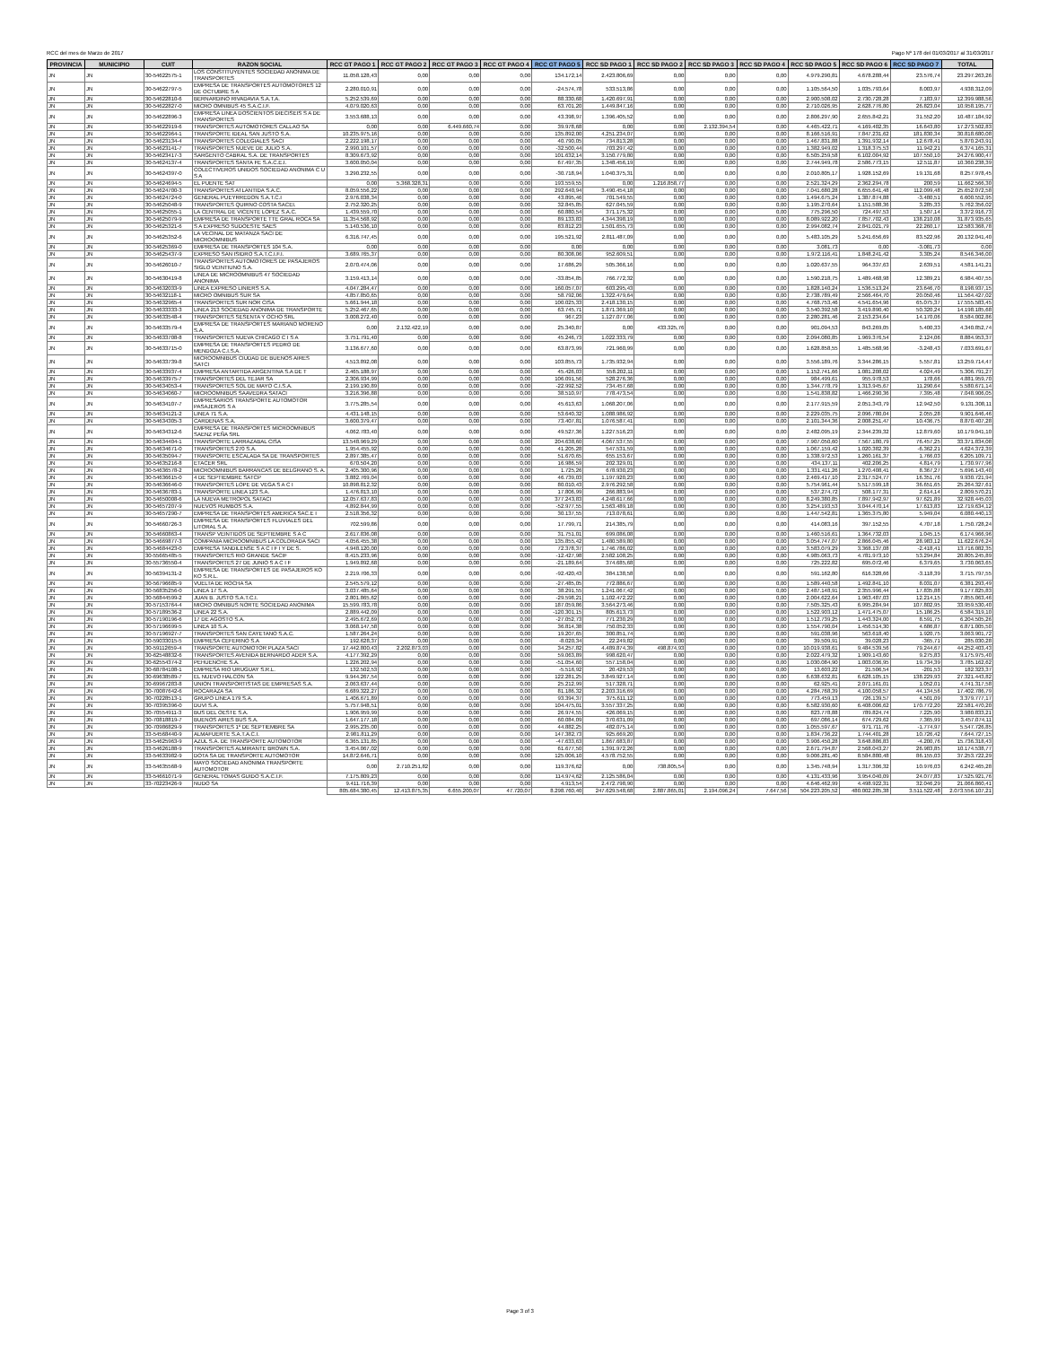RCC del mes de Marzo de 2017 Pago Nº 178 del 01/03/2017 al 31/03/2017
| PROVINCIA | MUNICIPIO | CUIT | RAZON SOCIAL | RCC GT PAGO 1 | RCC GT PAGO 2 | RCC GT PAGO 3 | RCC GT PAGO 4 | RCC GT PAGO 5 | RCC SD PAGO 1 | RCC SD PAGO 2 | RCC SD PAGO 3 | RCC SD PAGO 4 | RCC SD PAGO 5 | RCC SD PAGO 6 | RCC SD PAGO 7 | TOTAL |
| --- | --- | --- | --- | --- | --- | --- | --- | --- | --- | --- | --- | --- | --- | --- | --- | --- |
| JN | JN | 30-54622575-1 | LOS CONSTITUYENTES SOCIEDAD ANONIMA DE TRANSPORTES | 11.058.128,43 | 0,00 | 0,00 | 0,00 | 134.172,14 | 2.423.806,69 | 0,00 | 0,00 | 0,00 | 4.979.290,81 | 4.678.288,44 | 23.576,74 | 23.297.263,26 |
| JN | JN | 30-54622797-5 | EMPRESA DE TRANSPORTES AUTOMOTORES 12 DE OCTUBRE S A | 2.280.010,91 | 0,00 | 0,00 | 0,00 | -24.574,78 | 533.513,86 | 0,00 | 0,00 | 0,00 | 1.105.564,50 | 1.035.793,64 | 8.003,97 | 4.938.312,09 |
| JN | JN | 30-54622810-6 | BERNARDINO RIVADAVIA S.A.T.A. | 5.252.539,69 | 0,00 | 0,00 | 0,00 | 88.330,68 | 1.420.697,91 | 0,00 | 0,00 | 0,00 | 2.900.508,02 | 2.730.728,28 | 7.183,97 | 12.399.988,56 |
| JN | JN | 30-54622827-0 | MICRO OMNIBUS 45 S.A.C.I.F. | 4.079.020,63 | 0,00 | 0,00 | 0,00 | 63.701,20 | 1.449.847,16 | 0,00 | 0,00 | 0,00 | 2.710.026,95 | 2.628.776,80 | 26.823,04 | 10.958.195,77 |
| JN | JN | 30-54622896-3 | EMPRESA LINEA DOSCIENTOS DIECISEIS S A DE TRANSPORTES | 3.553.688,13 | 0,00 | 0,00 | 0,00 | 43.398,97 | 1.396.405,52 | 0,00 | 0,00 | 0,00 | 2.806.297,90 | 2.655.842,21 | 31.552,20 | 10.487.184,92 |
| JN | JN | 30-54622919-6 | TRANSPORTES AUTOMOTORES CALLAO SA | 0,00 | 0,00 | 6.449.660,74 | 0,00 | 39.978,68 | 0,00 | 0,00 | 2.132.394,54 | 0,00 | 4.465.422,71 | 4.169.402,35 | 16.643,80 | 17.273.502,83 |
| JN | JN | 30-54622964-1 | TRANSPORTE IDEAL SAN JUSTO S.A. | 10.235.975,16 | 0,00 | 0,00 | 0,00 | 135.892,00 | 4.251.234,07 | 0,00 | 0,00 | 0,00 | 8.166.516,91 | 7.847.231,62 | 181.830,34 | 30.818.680,08 |
| JN | JN | 30-54623134-4 | TRANSPORTES COLEGIALES SACI | 2.222.198,17 | 0,00 | 0,00 | 0,00 | 40.790,05 | 734.813,28 | 0,00 | 0,00 | 0,00 | 1.467.831,88 | 1.391.932,14 | 12.678,41 | 5.870.243,91 |
| JN | JN | 30-54623141-7 | TRANSPORTES NUEVE DE JULIO S.A. | 2.990.101,57 | 0,00 | 0,00 | 0,00 | -32.500,44 | 703.297,42 | 0,00 | 0,00 | 0,00 | 1.382.949,02 | 1.318.375,53 | 11.942,21 | 6.374.165,31 |
| JN | JN | 30-54623417-3 | SARGENTO CABRAL S.A. DE TRANSPORTES | 8.309.673,92 | 0,00 | 0,00 | 0,00 | 101.632,14 | 3.150.779,80 | 0,00 | 0,00 | 0,00 | 6.505.259,58 | 6.102.004,92 | 107.550,10 | 24.276.900,47 |
| JN | JN | 30-54624137-4 | TRANSPORTES SANTA FE S.A.C.E.I. | 3.600.050,04 | 0,00 | 0,00 | 0,00 | 67.497,35 | 1.348.456,19 | 0,00 | 0,00 | 0,00 | 2.744.949,78 | 2.586.773,15 | 12.511,87 | 10.360.238,39 |
| JN | JN | 30-54624397-0 | COLECTIVEROS UNIDOS SOCIEDAD ANONIMA C U S A | 3.290.232,55 | 0,00 | 0,00 | 0,00 | -30.718,94 | 1.040.375,31 | 0,00 | 0,00 | 0,00 | 2.010.805,17 | 1.928.152,69 | 19.131,68 | 8.257.978,45 |
| JN | JN | 30-54624694-5 | EL PUENTE SAT | 0,00 | 5.368.328,31 | 0,00 | 0,00 | 193.559,55 | 0,00 | 1.216.858,77 | 0,00 | 0,00 | 2.521.324,29 | 2.362.294,78 | 200,59 | 11.662.566,30 |
| JN | JN | 30-54624700-3 | TRANSPORTES ATLANTIDA S.A.C. | 8.059.556,22 | 0,00 | 0,00 | 0,00 | 292.640,94 | 3.490.454,18 | 0,00 | 0,00 | 0,00 | 7.041.680,28 | 6.655.641,48 | 112.099,48 | 25.652.072,58 |
| JN | JN | 30-54624724-0 | GENERAL PUEYRREDON S.A.T.C.I | 2.976.038,34 | 0,00 | 0,00 | 0,00 | 43.895,46 | 701.549,55 | 0,00 | 0,00 | 0,00 | 1.494.675,24 | 1.387.874,88 | -3.480,51 | 6.600.552,95 |
| JN | JN | 30-54625048-9 | TRANSPORTES QUIRNO COSTA SACEI. | 2.752.320,25 | 0,00 | 0,00 | 0,00 | 32.845,85 | 627.045,59 | 0,00 | 0,00 | 0,00 | 1.195.270,64 | 1.151.588,36 | 3.285,33 | 5.762.356,02 |
| JN | JN | 30-54625055-1 | LA CENTRAL DE VICENTE LOPEZ S.A.C. | 1.439.559,70 | 0,00 | 0,00 | 0,00 | 60.880,54 | 371.175,32 | 0,00 | 0,00 | 0,00 | 775.296,50 | 724.497,53 | 1.507,14 | 3.372.916,73 |
| JN | JN | 30-54625079-9 | EMPRESA DE TRANSPORTE TTE GRAL ROCA SA | 11.354.568,92 | 0,00 | 0,00 | 0,00 | 89.133,83 | 4.344.398,19 | 0,00 | 0,00 | 0,00 | 8.089.922,20 | 7.857.702,43 | 138.210,08 | 31.873.935,65 |
| JN | JN | 30-54625321-6 | S A EXPRESO SUDOESTE SAES | 5.140.536,10 | 0,00 | 0,00 | 0,00 | 83.812,23 | 1.501.655,73 | 0,00 | 0,00 | 0,00 | 2.994.082,74 | 2.841.021,79 | 22.260,17 | 12.583.368,78 |
| JN | JN | 30-54625352-6 | LA VECINAL DE MATANZA SACI DE MICROOMNIBUS | 6.316.747,45 | 0,00 | 0,00 | 0,00 | 195.521,92 | 2.811.487,09 | 0,00 | 0,00 | 0,00 | 5.483.105,29 | 5.241.656,69 | 83.522,96 | 20.132.041,40 |
| JN | JN | 30-54625369-0 | EMPRESA DE TRANSPORTES 104 S.A. | 0,00 | 0,00 | 0,00 | 0,00 | 0,00 | 0,00 | 0,00 | 0,00 | 0,00 | 3.081,73 | 0,00 | -3.081,73 | 0,00 |
| JN | JN | 30-54625437-9 | EXPRESO SAN ISIDRO S.A.T.C.I.F.I. | 3.689.765,37 | 0,00 | 0,00 | 0,00 | 80.308,06 | 952.609,51 | 0,00 | 0,00 | 0,00 | 1.972.116,41 | 1.848.241,42 | 3.305,24 | 8.546.346,00 |
| JN | JN | 30-54626010-7 | TRANSPORTES AUTOMOTORES DE PASAJEROS SIGLO VEINTIUNO S.A. | 2.070.474,06 | 0,00 | 0,00 | 0,00 | 17.686,29 | 505.366,16 | 0,00 | 0,00 | 0,00 | 1.020.637,55 | 964.337,63 | 2.639,51 | 4.581.141,21 |
| JN | JN | 30-54630419-8 | LINEA DE MICROOMNIBUS 47 SOCIEDAD ANONIMA | 3.159.413,14 | 0,00 | 0,00 | 0,00 | -33.854,85 | 766.772,32 | 0,00 | 0,00 | 0,00 | 1.590.218,75 | 1.489.468,98 | 12.389,21 | 6.984.407,55 |
| JN | JN | 30-54632033-9 | LINEA EXPRESO LINIERS S.A. | 4.047.284,47 | 0,00 | 0,00 | 0,00 | 160.057,07 | 603.295,43 | 0,00 | 0,00 | 0,00 | 1.828.140,24 | 1.536.513,24 | 23.646,70 | 8.198.937,15 |
| JN | JN | 30-54632118-1 | MICRO OMNIBUS SUR SA | 4.857.850,65 | 0,00 | 0,00 | 0,00 | 58.792,06 | 1.322.479,64 | 0,00 | 0,00 | 0,00 | 2.738.789,49 | 2.566.464,70 | 20.050,46 | 11.564.427,02 |
| JN | JN | 30-54632965-4 | TRANSPORTES SUR NOR CISA | 5.661.944,18 | 0,00 | 0,00 | 0,00 | 100.025,33 | 2.418.130,15 | 0,00 | 0,00 | 0,00 | 4.768.753,46 | 4.541.654,96 | 65.075,37 | 17.555.583,45 |
| JN | JN | 30-54633333-3 | LINEA 213 SOCIEDAD ANONIMA DE TRANSPORTE | 5.252.467,65 | 0,00 | 0,00 | 0,00 | 63.745,71 | 1.871.369,10 | 0,00 | 0,00 | 0,00 | 3.540.392,58 | 3.419.890,40 | 50.320,24 | 14.198.185,68 |
| JN | JN | 30-54633548-4 | TRANSPORTES SESENTA Y OCHO SRL | 3.008.272,40 | 0,00 | 0,00 | 0,00 | 967,23 | 1.127.077,06 | 0,00 | 0,00 | 0,00 | 2.280.281,46 | 2.153.234,64 | 14.170,06 | 8.584.002,86 |
| JN | JN | 30-54633579-4 | EMPRESA DE TRANSPORTES MARIANO MORENO S.A. | 0,00 | 2.132.422,19 | 0,00 | 0,00 | 25.340,87 | 0,00 | 433.325,76 | 0,00 | 0,00 | 901.094,53 | 843.269,05 | 5.400,33 | 4.340.852,74 |
| JN | JN | 30-54633708-8 | TRANSPORTES NUEVA CHICAGO C I S A | 3.751.791,40 | 0,00 | 0,00 | 0,00 | 45.246,73 | 1.022.333,79 | 0,00 | 0,00 | 0,00 | 2.094.080,85 | 1.969.376,54 | 2.124,06 | 8.884.953,37 |
| JN | JN | 30-54633715-0 | EMPRESA DE TRANSPORTES PEDRO DE MENDOZA C.I.S.A. | 3.136.677,60 | 0,00 | 0,00 | 0,00 | 63.873,99 | 721.960,99 | 0,00 | 0,00 | 0,00 | 1.628.858,55 | 1.485.568,96 | -3.248,43 | 7.033.691,67 |
| JN | JN | 30-54633739-8 | MICROOMNIBUS CIUDAD DE BUENOS AIRES SATCI | 4.513.892,08 | 0,00 | 0,00 | 0,00 | 103.855,73 | 1.735.932,94 | 0,00 | 0,00 | 0,00 | 3.556.189,76 | 3.344.286,15 | 5.557,81 | 13.259.714,47 |
| JN | JN | 30-54633937-4 | EMPRESA ANTARTIDA ARGENTINA S.A DE T | 2.465.188,97 | 0,00 | 0,00 | 0,00 | 45.426,03 | 558.202,11 | 0,00 | 0,00 | 0,00 | 1.152.741,66 | 1.081.208,02 | 4.024,49 | 5.306.791,27 |
| JN | JN | 30-54633975-7 | TRANSPORTES DEL TEJAR SA | 2.306.934,99 | 0,00 | 0,00 | 0,00 | 106.091,56 | 528.276,36 | 0,00 | 0,00 | 0,00 | 984.499,61 | 955.978,53 | 178,66 | 4.881.959,70 |
| JN | JN | 30-54634053-4 | TRANSPORTES SOL DE MAYO C.I.S.A. | 2.199.190,89 | 0,00 | 0,00 | 0,00 | -22.992,52 | 734.457,68 | 0,00 | 0,00 | 0,00 | 1.344.778,79 | 1.313.945,67 | 11.290,64 | 5.580.671,14 |
| JN | JN | 30-54634060-7 | MICROOMNIBUS SAAVEDRA SATACI | 3.216.396,88 | 0,00 | 0,00 | 0,00 | 38.510,97 | 778.473,54 | 0,00 | 0,00 | 0,00 | 1.541.838,82 | 1.466.290,36 | 7.395,48 | 7.048.906,05 |
| JN | JN | 30-54634107-7 | EMPRESARIOS TRANSPORTE AUTOMOTOR PASAJEROS S A | 3.775.285,54 | 0,00 | 0,00 | 0,00 | 45.613,63 | 1.068.207,06 | 0,00 | 0,00 | 0,00 | 2.177.915,59 | 2.051.343,79 | 12.942,50 | 9.131.308,11 |
| JN | JN | 30-54634121-2 | LINEA 71 S.A. | 4.431.148,15 | 0,00 | 0,00 | 0,00 | 53.640,32 | 1.088.986,92 | 0,00 | 0,00 | 0,00 | 2.229.035,75 | 2.096.780,04 | 2.055,28 | 9.901.646,46 |
| JN | JN | 30-54634305-3 | CARDENAS S.A. | 3.600.379,47 | 0,00 | 0,00 | 0,00 | 73.407,81 | 1.076.587,41 | 0,00 | 0,00 | 0,00 | 2.101.344,36 | 2.008.251,47 | 10.436,75 | 8.870.407,28 |
| JN | JN | 30-54634312-6 | EMPRESA DE TRANSPORTES MICROOMNIBUS SAENZ PEÑA SRL | 4.062.783,40 | 0,00 | 0,00 | 0,00 | 49.527,36 | 1.227.516,23 | 0,00 | 0,00 | 0,00 | 2.482.095,19 | 2.344.239,32 | 12.879,60 | 10.179.041,10 |
| JN | JN | 30-54634404-1 | TRANSPORTE LARRAZABAL CISA | 13.548.969,29 | 0,00 | 0,00 | 0,00 | 204.638,60 | 4.067.537,55 | 0,00 | 0,00 | 0,00 | 7.907.050,60 | 7.567.180,79 | 76.457,25 | 33.371.834,08 |
| JN | JN | 30-54634671-0 | TRANSPORTES 270 S.A. | 1.954.455,92 | 0,00 | 0,00 | 0,00 | 41.205,28 | 547.531,59 | 0,00 | 0,00 | 0,00 | 1.067.159,42 | 1.020.382,39 | -6.362,21 | 4.624.372,39 |
| JN | JN | 30-54635094-7 | TRANSPORTE ESCALADA SA DE TRANSPORTES | 2.897.385,47 | 0,00 | 0,00 | 0,00 | 51.670,65 | 655.153,67 | 0,00 | 0,00 | 0,00 | 1.338.972,53 | 1.260.161,37 | 1.766,03 | 6.205.109,71 |
| JN | JN | 30-54635216-8 | ETACER SRL | 670.504,20 | 0,00 | 0,00 | 0,00 | 16.986,59 | 202.329,01 | 0,00 | 0,00 | 0,00 | 434.137,11 | 402.206,25 | 4.814,79 | 1.730.977,96 |
| JN | JN | 30-54636578-2 | MICROOMNIBUS BARRANCAS DE BELGRANO S. A. | 2.405.300,96 | 0,00 | 0,00 | 0,00 | 1.725,26 | 678.930,23 | 0,00 | 0,00 | 0,00 | 1.331.411,26 | 1.270.408,41 | 8.367,27 | 5.696.143,40 |
| JN | JN | 30-54636615-0 | 4 DE SEPTIEMBRE SATCP | 3.882.769,04 | 0,00 | 0,00 | 0,00 | 46.739,03 | 1.197.920,23 | 0,00 | 0,00 | 0,00 | 2.469.417,10 | 2.317.524,77 | 16.351,76 | 9.930.721,94 |
| JN | JN | 30-54636646-0 | TRANSPORTES LOPE DE VEGA S A C I | 10.898.812,32 | 0,00 | 0,00 | 0,00 | 80.010,43 | 2.976.292,58 | 0,00 | 0,00 | 0,00 | 5.754.961,44 | 5.517.599,18 | 36.651,65 | 25.264.327,61 |
| JN | JN | 30-54636783-1 | TRANSPORTE LINEA 123 S.A. | 1.476.813,10 | 0,00 | 0,00 | 0,00 | 17.806,99 | 266.883,94 | 0,00 | 0,00 | 0,00 | 537.274,72 | 508.177,31 | 2.614,14 | 2.809.570,21 |
| JN | JN | 30-54650008-6 | LA NUEVA METROPOL SATACI | 12.057.637,83 | 0,00 | 0,00 | 0,00 | 377.243,83 | 4.248.617,66 | 0,00 | 0,00 | 0,00 | 8.249.380,85 | 7.897.942,97 | 97.621,89 | 32.928.445,03 |
| JN | JN | 30-54657207-9 | NUEVOS RUMBOS S.A. | 4.892.844,99 | 0,00 | 0,00 | 0,00 | -52.977,55 | 1.563.489,18 | 0,00 | 0,00 | 0,00 | 3.254.193,53 | 3.044.470,14 | 17.613,83 | 12.719.634,12 |
| JN | JN | 30-54657290-7 | EMPRESA DE TRANSPORTES AMERICA SAC.E I | 2.518.356,32 | 0,00 | 0,00 | 0,00 | 30.137,55 | 713.078,61 | 0,00 | 0,00 | 0,00 | 1.447.542,81 | 1.365.375,80 | 5.949,04 | 6.080.440,13 |
| JN | JN | 30-54660726-3 | EMPRESA DE TRANSPORTES FLUVIALES DEL LITORAL S.A. | 702.599,86 | 0,00 | 0,00 | 0,00 | 17.799,71 | 214.385,79 | 0,00 | 0,00 | 0,00 | 414.083,16 | 397.152,55 | 4.707,18 | 1.750.728,24 |
| JN | JN | 30-54660863-4 | TRANSP VEINTIDOS DE SEPTIEMBRE S A C | 2.617.836,08 | 0,00 | 0,00 | 0,00 | 31.751,01 | 699.086,08 | 0,00 | 0,00 | 0,00 | 1.460.516,61 | 1.364.732,03 | 1.045,15 | 6.174.966,96 |
| JN | JN | 30-54669877-3 | COMPANIA MICROOMNIBUS LA COLORADA SACI | 4.056.455,38 | 0,00 | 0,00 | 0,00 | 135.855,42 | 1.480.589,80 | 0,00 | 0,00 | 0,00 | 3.054.747,07 | 2.866.045,46 | 28.983,12 | 11.622.676,24 |
| JN | JN | 30-54684423-0 | EMPRESA TANDILENSE S A C I F I Y DE S. | 4.948.120,00 | 0,00 | 0,00 | 0,00 | 72.378,37 | 1.746.786,02 | 0,00 | 0,00 | 0,00 | 3.583.079,29 | 3.368.137,08 | -2.418,41 | 13.716.082,35 |
| JN | JN | 30-55665485-5 | TRANSPORTES RIO GRANDE SACIF | 8.415.233,96 | 0,00 | 0,00 | 0,00 | -12.427,98 | 2.582.108,25 | 0,00 | 0,00 | 0,00 | 4.985.063,73 | 4.781.973,10 | 53.294,84 | 20.805.245,89 |
| JN | JN | 30-55736550-4 | TRANSPORTES 27 DE JUNIO S A C I F | 1.949.892,68 | 0,00 | 0,00 | 0,00 | -21.189,64 | 374.685,68 | 0,00 | 0,00 | 0,00 | 725.222,82 | 695.072,46 | 6.379,65 | 3.730.063,65 |
| JN | JN | 30-56394131-2 | EMPRESA DE TRANSPORTES DE PASAJEROS KO KO S.R.L. | 2.219.706,33 | 0,00 | 0,00 | 0,00 | -92.420,43 | 384.138,58 | 0,00 | 0,00 | 0,00 | 591.162,80 | 616.328,66 | -3.118,39 | 3.715.797,55 |
| JN | JN | 30-56796685-9 | VUELTA DE ROCHA SA | 2.545.579,12 | 0,00 | 0,00 | 0,00 | -27.485,05 | 772.886,67 | 0,00 | 0,00 | 0,00 | 1.589.440,58 | 1.492.841,10 | 8.031,07 | 6.381.293,49 |
| JN | JN | 30-56835256-0 | LINEA 17 S.A. | 3.037.485,64 | 0,00 | 0,00 | 0,00 | 38.291,55 | 1.241.067,42 | 0,00 | 0,00 | 0,00 | 2.487.148,91 | 2.355.996,44 | 17.835,88 | 9.177.825,83 |
| JN | JN | 30-56844599-2 | JUAN B. JUSTO S.A.T.C.I. | 2.801.865,62 | 0,00 | 0,00 | 0,00 | -29.598,21 | 1.102.472,22 | 0,00 | 0,00 | 0,00 | 2.004.622,64 | 1.963.487,03 | 12.214,15 | 7.855.063,46 |
| JN | JN | 30-57153764-4 | MICRO OMNIBUS NORTE SOCIEDAD ANONIMA | 15.599.783,78 | 0,00 | 0,00 | 0,00 | 187.059,86 | 3.564.273,46 | 0,00 | 0,00 | 0,00 | 7.505.325,43 | 6.995.284,94 | 107.802,95 | 33.959.530,40 |
| JN | JN | 30-57189536-2 | LINEA 22 S.A. | 2.889.442,09 | 0,00 | 0,00 | 0,00 | -120.301,15 | 805.613,73 | 0,00 | 0,00 | 0,00 | 1.522.903,12 | 1.471.475,07 | 15.186,25 | 6.584.319,10 |
| JN | JN | 30-57190196-6 | 17 DE AGOSTO S.A. | 2.495.672,69 | 0,00 | 0,00 | 0,00 | -27.052,73 | 771.230,29 | 0,00 | 0,00 | 0,00 | 1.512.739,25 | 1.443.324,00 | 8.591,75 | 6.204.505,26 |
| JN | JN | 30-57196699-5 | LINEA 10 S.A. | 3.068.147,58 | 0,00 | 0,00 | 0,00 | 36.814,38 | 750.052,33 | 0,00 | 0,00 | 0,00 | 1.554.790,04 | 1.456.514,30 | 4.686,87 | 6.871.005,50 |
| JN | JN | 30-57196927-7 | TRANSPORTES SAN CAYETANO S.A.C. | 1.587.264,24 | 0,00 | 0,00 | 0,00 | 19.207,65 | 300.851,74 | 0,00 | 0,00 | 0,00 | 591.038,96 | 563.618,40 | 1.920,75 | 3.063.901,72 |
| JN | JN | 30-59033015-5 | EMPRESA CEFERINO S.A | 192.628,37 | 0,00 | 0,00 | 0,00 | -8.020,34 | 22.249,82 | 0,00 | 0,00 | 0,00 | 39.509,91 | 39.028,23 | -365,71 | 285.030,28 |
| JN | JN | 30-59112659-4 | TRANSPORTE AUTOMOTOR PLAZA SACI | 17.442.800,43 | 2.202.873,03 | 0,00 | 0,00 | 34.257,82 | 4.489.874,39 | 498.874,93 | 0,00 | 0,00 | 10.019.938,61 | 9.484.539,56 | 79.244,67 | 44.252.403,43 |
| JN | JN | 30-62548832-6 | TRANSPORTES AVENIDA BERNARDO ADER S.A. | 4.177.392,29 | 0,00 | 0,00 | 0,00 | 59.063,89 | 998.620,47 | 0,00 | 0,00 | 0,00 | 2.022.479,32 | 1.909.143,60 | 9.275,83 | 9.175.975,40 |
| JN | JN | 30-62554374-2 | PEHUENCHE S.A. | 1.226.202,94 | 0,00 | 0,00 | 0,00 | -51.054,60 | 557.158,04 | 0,00 | 0,00 | 0,00 | 1.030.084,90 | 1.003.036,95 | 19.734,39 | 3.785.162,62 |
| JN | JN | 30-68784108-1 | EMPRESA RIO URUGUAY S.R.L. | 132.502,53 | 0,00 | 0,00 | 0,00 | -5.516,92 | 20.429,53 | 0,00 | 0,00 | 0,00 | 13.603,22 | 21.506,54 | -201,53 | 182.323,37 |
| JN | JN | 30-69638589-7 | EL NUEVO HALCON SA | 9.944.267,54 | 0,00 | 0,00 | 0,00 | 122.281,25 | 3.849.927,14 | 0,00 | 0,00 | 0,00 | 6.638.632,81 | 6.628.105,15 | 138.229,93 | 27.321.443,82 |
| JN | JN | 30-69967283-8 | UNION TRANSPORTISTAS DE EMPRESAS S.A. | 2.063.637,44 | 0,00 | 0,00 | 0,00 | 25.212,99 | 517.328,71 | 0,00 | 0,00 | 0,00 | 62.925,41 | 2.071.161,01 | 1.052,01 | 4.741.317,58 |
| JN | JN | 30-70087642-6 | ROCARAZA SA | 6.689.322,27 | 0,00 | 0,00 | 0,00 | 81.186,32 | 2.203.316,69 | 0,00 | 0,00 | 0,00 | 4.284.768,39 | 4.100.058,57 | 44.134,56 | 17.402.786,79 |
| JN | JN | 30-70228513-1 | GRUPO LINEA 179 S.A. | 1.406.671,89 | 0,00 | 0,00 | 0,00 | 93.394,37 | 375.611,12 | 0,00 | 0,00 | 0,00 | 773.459,13 | 726.139,57 | 4.501,09 | 3.379.777,17 |
| JN | JN | 30-70395396-0 | DUVI S.A. | 5.757.948,51 | 0,00 | 0,00 | 0,00 | 104.475,01 | 3.557.337,25 | 0,00 | 0,00 | 0,00 | 6.582.930,60 | 6.408.006,62 | 170.772,20 | 22.581.470,20 |
| JN | JN | 30-70554911-3 | BUS DEL OESTE S.A. | 1.906.959,99 | 0,00 | 0,00 | 0,00 | 26.974,55 | 426.069,15 | 0,00 | 0,00 | 0,00 | 823.778,88 | 789.824,74 | 7.225,90 | 3.980.833,21 |
| JN | JN | 30-70818819-7 | BUENOS AIRES BUS S.A. | 1.647.177,18 | 0,00 | 0,00 | 0,00 | 60.084,09 | 370.631,09 | 0,00 | 0,00 | 0,00 | 697.086,14 | 674.729,62 | 7.365,99 | 3.457.074,11 |
| JN | JN | 30-70986829-9 | TRANSPORTES 1º DE SEPTIEMBRE SA | 2.995.235,00 | 0,00 | 0,00 | 0,00 | 44.882,25 | 482.075,14 | 0,00 | 0,00 | 0,00 | 1.055.597,67 | 971.711,76 | -1.774,97 | 5.547.726,85 |
| JN | JN | 33-54568440-9 | ALMAFUERTE S.A.T.A.C.I. | 2.981.811,29 | 0,00 | 0,00 | 0,00 | 147.382,73 | 925.669,20 | 0,00 | 0,00 | 0,00 | 1.834.736,22 | 1.744.401,28 | 10.726,42 | 7.644.727,15 |
| JN | JN | 33-54625963-9 | AZUL S.A. DE TRANSPORTE AUTOMOTOR | 6.365.131,85 | 0,00 | 0,00 | 0,00 | -47.633,63 | 1.867.683,87 | 0,00 | 0,00 | 0,00 | 3.906.450,28 | 3.648.886,83 | -4.200,76 | 15.736.318,43 |
| JN | JN | 33-54626188-9 | TRANSPORTES ALMIRANTE BROWN S.A. | 3.454.067,02 | 0,00 | 0,00 | 0,00 | 61.677,50 | 1.391.972,26 | 0,00 | 0,00 | 0,00 | 2.671.794,87 | 2.568.043,27 | 26.983,85 | 10.174.538,77 |
| JN | JN | 33-54633982-9 | DOTA SA DE TRANSPORTE AUTOMOTOR | 14.872.646,71 | 0,00 | 0,00 | 0,00 | 125.006,10 | 4.578.752,55 | 0,00 | 0,00 | 0,00 | 9.006.281,40 | 8.584.880,48 | 86.155,03 | 37.253.722,29 |
| JN | JN | 33-54635568-9 | MAYO SOCIEDAD ANONIMA TRANSPORTE AUTOMOTOR | 0,00 | 2.710.251,82 | 0,00 | 0,00 | 119.376,62 | 0,00 | 738.805,54 | 0,00 | 0,00 | 1.345.748,94 | 1.317.306,32 | 10.976,03 | 6.242.465,28 |
| JN | JN | 33-54661071-9 | GENERAL TOMAS GUIDO S.A.C.I.F. | 7.175.809,23 | 0,00 | 0,00 | 0,00 | 114.974,62 | 2.125.586,04 | 0,00 | 0,00 | 0,00 | 4.131.433,96 | 3.954.040,09 | 24.077,83 | 17.525.921,76 |
| JN | JN | 33-70223426-9 | NUDO SA | 9.411.716,39 | 0,00 | 0,00 | 0,00 | 4.913,54 | 2.472.798,90 | 0,00 | 0,00 | 0,00 | 4.646.462,99 | 4.498.922,31 | 32.046,29 | 21.066.860,41 |
| | | | | 805.684.380,45 | 12.413.875,35 | 6.655.200,07 | 47.720,07 | 8.298.760,40 | 247.629.548,68 | 2.887.865,01 | 2.194.096,24 | 7.647,56 | 504.223.205,52 | 480.002.285,38 | 3.511.522,48 | 2.073.556.107,21 |
Page 3 of 3